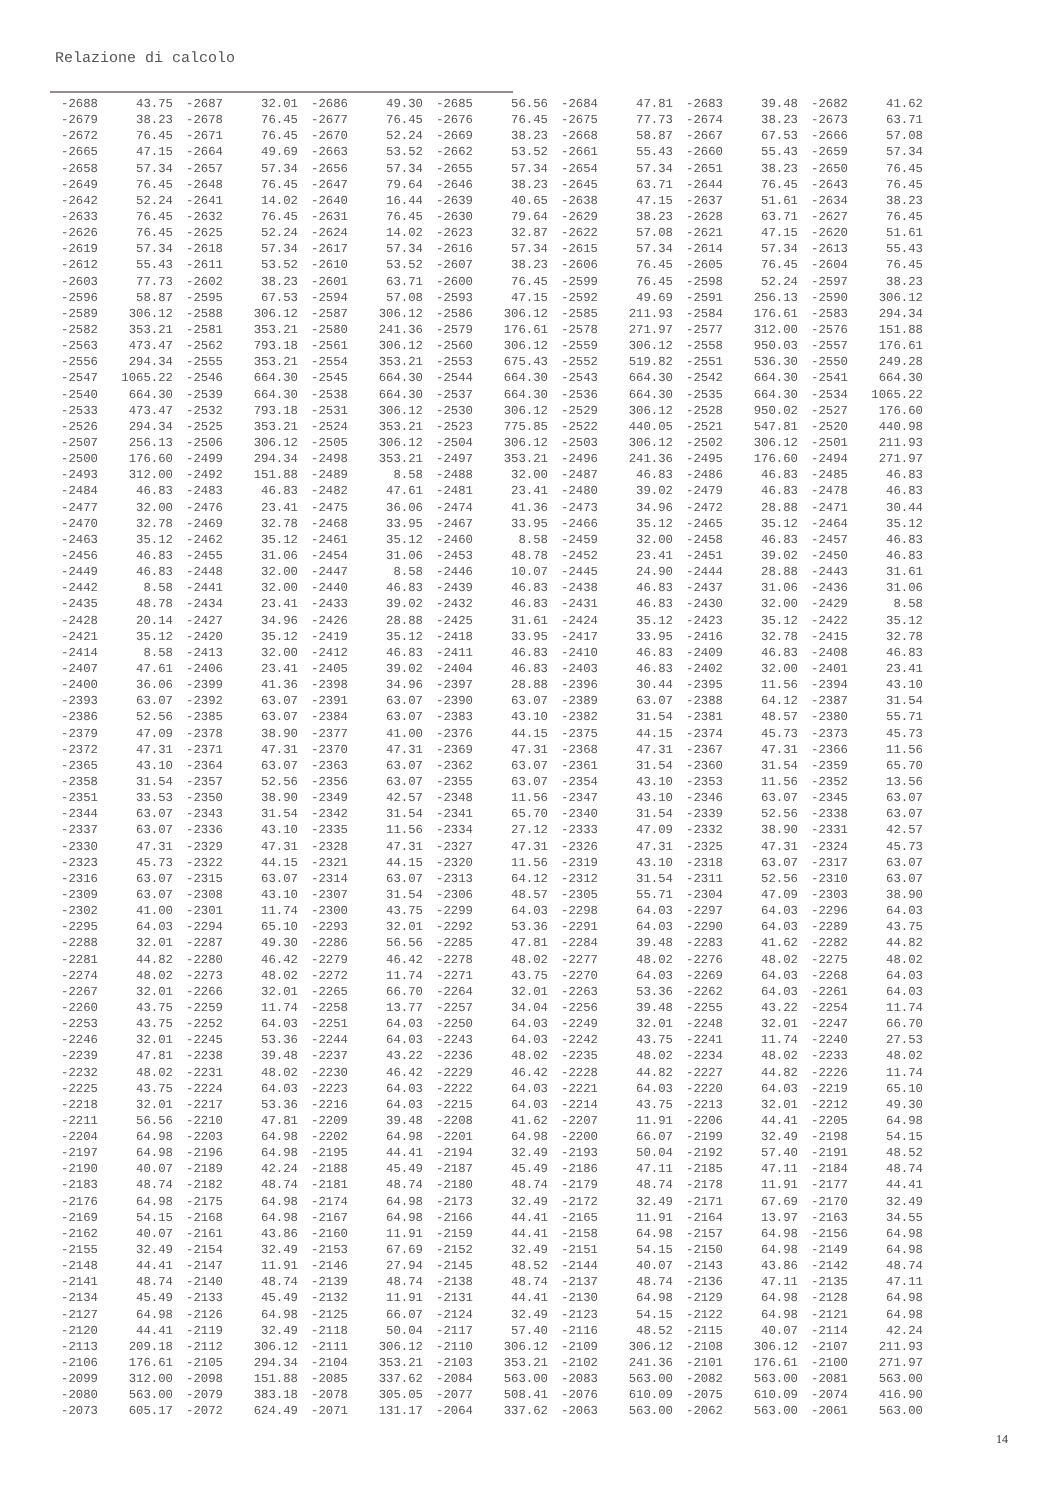Relazione di calcolo
| -2688 | 43.75 | -2687 | 32.01 | -2686 | 49.30 | -2685 | 56.56 | -2684 | 47.81 | -2683 | 39.48 | -2682 | 41.62 |
| -2679 | 38.23 | -2678 | 76.45 | -2677 | 76.45 | -2676 | 76.45 | -2675 | 77.73 | -2674 | 38.23 | -2673 | 63.71 |
| -2672 | 76.45 | -2671 | 76.45 | -2670 | 52.24 | -2669 | 38.23 | -2668 | 58.87 | -2667 | 67.53 | -2666 | 57.08 |
| -2665 | 47.15 | -2664 | 49.69 | -2663 | 53.52 | -2662 | 53.52 | -2661 | 55.43 | -2660 | 55.43 | -2659 | 57.34 |
| -2658 | 57.34 | -2657 | 57.34 | -2656 | 57.34 | -2655 | 57.34 | -2654 | 57.34 | -2651 | 38.23 | -2650 | 76.45 |
| -2649 | 76.45 | -2648 | 76.45 | -2647 | 79.64 | -2646 | 38.23 | -2645 | 63.71 | -2644 | 76.45 | -2643 | 76.45 |
| -2642 | 52.24 | -2641 | 14.02 | -2640 | 16.44 | -2639 | 40.65 | -2638 | 47.15 | -2637 | 51.61 | -2634 | 38.23 |
| -2633 | 76.45 | -2632 | 76.45 | -2631 | 76.45 | -2630 | 79.64 | -2629 | 38.23 | -2628 | 63.71 | -2627 | 76.45 |
| -2626 | 76.45 | -2625 | 52.24 | -2624 | 14.02 | -2623 | 32.87 | -2622 | 57.08 | -2621 | 47.15 | -2620 | 51.61 |
| -2619 | 57.34 | -2618 | 57.34 | -2617 | 57.34 | -2616 | 57.34 | -2615 | 57.34 | -2614 | 57.34 | -2613 | 55.43 |
| -2612 | 55.43 | -2611 | 53.52 | -2610 | 53.52 | -2607 | 38.23 | -2606 | 76.45 | -2605 | 76.45 | -2604 | 76.45 |
| -2603 | 77.73 | -2602 | 38.23 | -2601 | 63.71 | -2600 | 76.45 | -2599 | 76.45 | -2598 | 52.24 | -2597 | 38.23 |
| -2596 | 58.87 | -2595 | 67.53 | -2594 | 57.08 | -2593 | 47.15 | -2592 | 49.69 | -2591 | 256.13 | -2590 | 306.12 |
| -2589 | 306.12 | -2588 | 306.12 | -2587 | 306.12 | -2586 | 306.12 | -2585 | 211.93 | -2584 | 176.61 | -2583 | 294.34 |
| -2582 | 353.21 | -2581 | 353.21 | -2580 | 241.36 | -2579 | 176.61 | -2578 | 271.97 | -2577 | 312.00 | -2576 | 151.88 |
| -2563 | 473.47 | -2562 | 793.18 | -2561 | 306.12 | -2560 | 306.12 | -2559 | 306.12 | -2558 | 950.03 | -2557 | 176.61 |
| -2556 | 294.34 | -2555 | 353.21 | -2554 | 353.21 | -2553 | 675.43 | -2552 | 519.82 | -2551 | 536.30 | -2550 | 249.28 |
| -2547 | 1065.22 | -2546 | 664.30 | -2545 | 664.30 | -2544 | 664.30 | -2543 | 664.30 | -2542 | 664.30 | -2541 | 664.30 |
| -2540 | 664.30 | -2539 | 664.30 | -2538 | 664.30 | -2537 | 664.30 | -2536 | 664.30 | -2535 | 664.30 | -2534 | 1065.22 |
| -2533 | 473.47 | -2532 | 793.18 | -2531 | 306.12 | -2530 | 306.12 | -2529 | 306.12 | -2528 | 950.02 | -2527 | 176.60 |
| -2526 | 294.34 | -2525 | 353.21 | -2524 | 353.21 | -2523 | 775.85 | -2522 | 440.05 | -2521 | 547.81 | -2520 | 440.98 |
| -2507 | 256.13 | -2506 | 306.12 | -2505 | 306.12 | -2504 | 306.12 | -2503 | 306.12 | -2502 | 306.12 | -2501 | 211.93 |
| -2500 | 176.60 | -2499 | 294.34 | -2498 | 353.21 | -2497 | 353.21 | -2496 | 241.36 | -2495 | 176.60 | -2494 | 271.97 |
| -2493 | 312.00 | -2492 | 151.88 | -2489 | 8.58 | -2488 | 32.00 | -2487 | 46.83 | -2486 | 46.83 | -2485 | 46.83 |
| -2484 | 46.83 | -2483 | 46.83 | -2482 | 47.61 | -2481 | 23.41 | -2480 | 39.02 | -2479 | 46.83 | -2478 | 46.83 |
| -2477 | 32.00 | -2476 | 23.41 | -2475 | 36.06 | -2474 | 41.36 | -2473 | 34.96 | -2472 | 28.88 | -2471 | 30.44 |
| -2470 | 32.78 | -2469 | 32.78 | -2468 | 33.95 | -2467 | 33.95 | -2466 | 35.12 | -2465 | 35.12 | -2464 | 35.12 |
| -2463 | 35.12 | -2462 | 35.12 | -2461 | 35.12 | -2460 | 8.58 | -2459 | 32.00 | -2458 | 46.83 | -2457 | 46.83 |
| -2456 | 46.83 | -2455 | 31.06 | -2454 | 31.06 | -2453 | 48.78 | -2452 | 23.41 | -2451 | 39.02 | -2450 | 46.83 |
| -2449 | 46.83 | -2448 | 32.00 | -2447 | 8.58 | -2446 | 10.07 | -2445 | 24.90 | -2444 | 28.88 | -2443 | 31.61 |
| -2442 | 8.58 | -2441 | 32.00 | -2440 | 46.83 | -2439 | 46.83 | -2438 | 46.83 | -2437 | 31.06 | -2436 | 31.06 |
| -2435 | 48.78 | -2434 | 23.41 | -2433 | 39.02 | -2432 | 46.83 | -2431 | 46.83 | -2430 | 32.00 | -2429 | 8.58 |
| -2428 | 20.14 | -2427 | 34.96 | -2426 | 28.88 | -2425 | 31.61 | -2424 | 35.12 | -2423 | 35.12 | -2422 | 35.12 |
| -2421 | 35.12 | -2420 | 35.12 | -2419 | 35.12 | -2418 | 33.95 | -2417 | 33.95 | -2416 | 32.78 | -2415 | 32.78 |
| -2414 | 8.58 | -2413 | 32.00 | -2412 | 46.83 | -2411 | 46.83 | -2410 | 46.83 | -2409 | 46.83 | -2408 | 46.83 |
| -2407 | 47.61 | -2406 | 23.41 | -2405 | 39.02 | -2404 | 46.83 | -2403 | 46.83 | -2402 | 32.00 | -2401 | 23.41 |
| -2400 | 36.06 | -2399 | 41.36 | -2398 | 34.96 | -2397 | 28.88 | -2396 | 30.44 | -2395 | 11.56 | -2394 | 43.10 |
| -2393 | 63.07 | -2392 | 63.07 | -2391 | 63.07 | -2390 | 63.07 | -2389 | 63.07 | -2388 | 64.12 | -2387 | 31.54 |
| -2386 | 52.56 | -2385 | 63.07 | -2384 | 63.07 | -2383 | 43.10 | -2382 | 31.54 | -2381 | 48.57 | -2380 | 55.71 |
| -2379 | 47.09 | -2378 | 38.90 | -2377 | 41.00 | -2376 | 44.15 | -2375 | 44.15 | -2374 | 45.73 | -2373 | 45.73 |
| -2372 | 47.31 | -2371 | 47.31 | -2370 | 47.31 | -2369 | 47.31 | -2368 | 47.31 | -2367 | 47.31 | -2366 | 11.56 |
| -2365 | 43.10 | -2364 | 63.07 | -2363 | 63.07 | -2362 | 63.07 | -2361 | 31.54 | -2360 | 31.54 | -2359 | 65.70 |
| -2358 | 31.54 | -2357 | 52.56 | -2356 | 63.07 | -2355 | 63.07 | -2354 | 43.10 | -2353 | 11.56 | -2352 | 13.56 |
| -2351 | 33.53 | -2350 | 38.90 | -2349 | 42.57 | -2348 | 11.56 | -2347 | 43.10 | -2346 | 63.07 | -2345 | 63.07 |
| -2344 | 63.07 | -2343 | 31.54 | -2342 | 31.54 | -2341 | 65.70 | -2340 | 31.54 | -2339 | 52.56 | -2338 | 63.07 |
| -2337 | 63.07 | -2336 | 43.10 | -2335 | 11.56 | -2334 | 27.12 | -2333 | 47.09 | -2332 | 38.90 | -2331 | 42.57 |
| -2330 | 47.31 | -2329 | 47.31 | -2328 | 47.31 | -2327 | 47.31 | -2326 | 47.31 | -2325 | 47.31 | -2324 | 45.73 |
| -2323 | 45.73 | -2322 | 44.15 | -2321 | 44.15 | -2320 | 11.56 | -2319 | 43.10 | -2318 | 63.07 | -2317 | 63.07 |
| -2316 | 63.07 | -2315 | 63.07 | -2314 | 63.07 | -2313 | 64.12 | -2312 | 31.54 | -2311 | 52.56 | -2310 | 63.07 |
| -2309 | 63.07 | -2308 | 43.10 | -2307 | 31.54 | -2306 | 48.57 | -2305 | 55.71 | -2304 | 47.09 | -2303 | 38.90 |
| -2302 | 41.00 | -2301 | 11.74 | -2300 | 43.75 | -2299 | 64.03 | -2298 | 64.03 | -2297 | 64.03 | -2296 | 64.03 |
| -2295 | 64.03 | -2294 | 65.10 | -2293 | 32.01 | -2292 | 53.36 | -2291 | 64.03 | -2290 | 64.03 | -2289 | 43.75 |
| -2288 | 32.01 | -2287 | 49.30 | -2286 | 56.56 | -2285 | 47.81 | -2284 | 39.48 | -2283 | 41.62 | -2282 | 44.82 |
| -2281 | 44.82 | -2280 | 46.42 | -2279 | 46.42 | -2278 | 48.02 | -2277 | 48.02 | -2276 | 48.02 | -2275 | 48.02 |
| -2274 | 48.02 | -2273 | 48.02 | -2272 | 11.74 | -2271 | 43.75 | -2270 | 64.03 | -2269 | 64.03 | -2268 | 64.03 |
| -2267 | 32.01 | -2266 | 32.01 | -2265 | 66.70 | -2264 | 32.01 | -2263 | 53.36 | -2262 | 64.03 | -2261 | 64.03 |
| -2260 | 43.75 | -2259 | 11.74 | -2258 | 13.77 | -2257 | 34.04 | -2256 | 39.48 | -2255 | 43.22 | -2254 | 11.74 |
| -2253 | 43.75 | -2252 | 64.03 | -2251 | 64.03 | -2250 | 64.03 | -2249 | 32.01 | -2248 | 32.01 | -2247 | 66.70 |
| -2246 | 32.01 | -2245 | 53.36 | -2244 | 64.03 | -2243 | 64.03 | -2242 | 43.75 | -2241 | 11.74 | -2240 | 27.53 |
| -2239 | 47.81 | -2238 | 39.48 | -2237 | 43.22 | -2236 | 48.02 | -2235 | 48.02 | -2234 | 48.02 | -2233 | 48.02 |
| -2232 | 48.02 | -2231 | 48.02 | -2230 | 46.42 | -2229 | 46.42 | -2228 | 44.82 | -2227 | 44.82 | -2226 | 11.74 |
| -2225 | 43.75 | -2224 | 64.03 | -2223 | 64.03 | -2222 | 64.03 | -2221 | 64.03 | -2220 | 64.03 | -2219 | 65.10 |
| -2218 | 32.01 | -2217 | 53.36 | -2216 | 64.03 | -2215 | 64.03 | -2214 | 43.75 | -2213 | 32.01 | -2212 | 49.30 |
| -2211 | 56.56 | -2210 | 47.81 | -2209 | 39.48 | -2208 | 41.62 | -2207 | 11.91 | -2206 | 44.41 | -2205 | 64.98 |
| -2204 | 64.98 | -2203 | 64.98 | -2202 | 64.98 | -2201 | 64.98 | -2200 | 66.07 | -2199 | 32.49 | -2198 | 54.15 |
| -2197 | 64.98 | -2196 | 64.98 | -2195 | 44.41 | -2194 | 32.49 | -2193 | 50.04 | -2192 | 57.40 | -2191 | 48.52 |
| -2190 | 40.07 | -2189 | 42.24 | -2188 | 45.49 | -2187 | 45.49 | -2186 | 47.11 | -2185 | 47.11 | -2184 | 48.74 |
| -2183 | 48.74 | -2182 | 48.74 | -2181 | 48.74 | -2180 | 48.74 | -2179 | 48.74 | -2178 | 11.91 | -2177 | 44.41 |
| -2176 | 64.98 | -2175 | 64.98 | -2174 | 64.98 | -2173 | 32.49 | -2172 | 32.49 | -2171 | 67.69 | -2170 | 32.49 |
| -2169 | 54.15 | -2168 | 64.98 | -2167 | 64.98 | -2166 | 44.41 | -2165 | 11.91 | -2164 | 13.97 | -2163 | 34.55 |
| -2162 | 40.07 | -2161 | 43.86 | -2160 | 11.91 | -2159 | 44.41 | -2158 | 64.98 | -2157 | 64.98 | -2156 | 64.98 |
| -2155 | 32.49 | -2154 | 32.49 | -2153 | 67.69 | -2152 | 32.49 | -2151 | 54.15 | -2150 | 64.98 | -2149 | 64.98 |
| -2148 | 44.41 | -2147 | 11.91 | -2146 | 27.94 | -2145 | 48.52 | -2144 | 40.07 | -2143 | 43.86 | -2142 | 48.74 |
| -2141 | 48.74 | -2140 | 48.74 | -2139 | 48.74 | -2138 | 48.74 | -2137 | 48.74 | -2136 | 47.11 | -2135 | 47.11 |
| -2134 | 45.49 | -2133 | 45.49 | -2132 | 11.91 | -2131 | 44.41 | -2130 | 64.98 | -2129 | 64.98 | -2128 | 64.98 |
| -2127 | 64.98 | -2126 | 64.98 | -2125 | 66.07 | -2124 | 32.49 | -2123 | 54.15 | -2122 | 64.98 | -2121 | 64.98 |
| -2120 | 44.41 | -2119 | 32.49 | -2118 | 50.04 | -2117 | 57.40 | -2116 | 48.52 | -2115 | 40.07 | -2114 | 42.24 |
| -2113 | 209.18 | -2112 | 306.12 | -2111 | 306.12 | -2110 | 306.12 | -2109 | 306.12 | -2108 | 306.12 | -2107 | 211.93 |
| -2106 | 176.61 | -2105 | 294.34 | -2104 | 353.21 | -2103 | 353.21 | -2102 | 241.36 | -2101 | 176.61 | -2100 | 271.97 |
| -2099 | 312.00 | -2098 | 151.88 | -2085 | 337.62 | -2084 | 563.00 | -2083 | 563.00 | -2082 | 563.00 | -2081 | 563.00 |
| -2080 | 563.00 | -2079 | 383.18 | -2078 | 305.05 | -2077 | 508.41 | -2076 | 610.09 | -2075 | 610.09 | -2074 | 416.90 |
| -2073 | 605.17 | -2072 | 624.49 | -2071 | 131.17 | -2064 | 337.62 | -2063 | 563.00 | -2062 | 563.00 | -2061 | 563.00 |
14